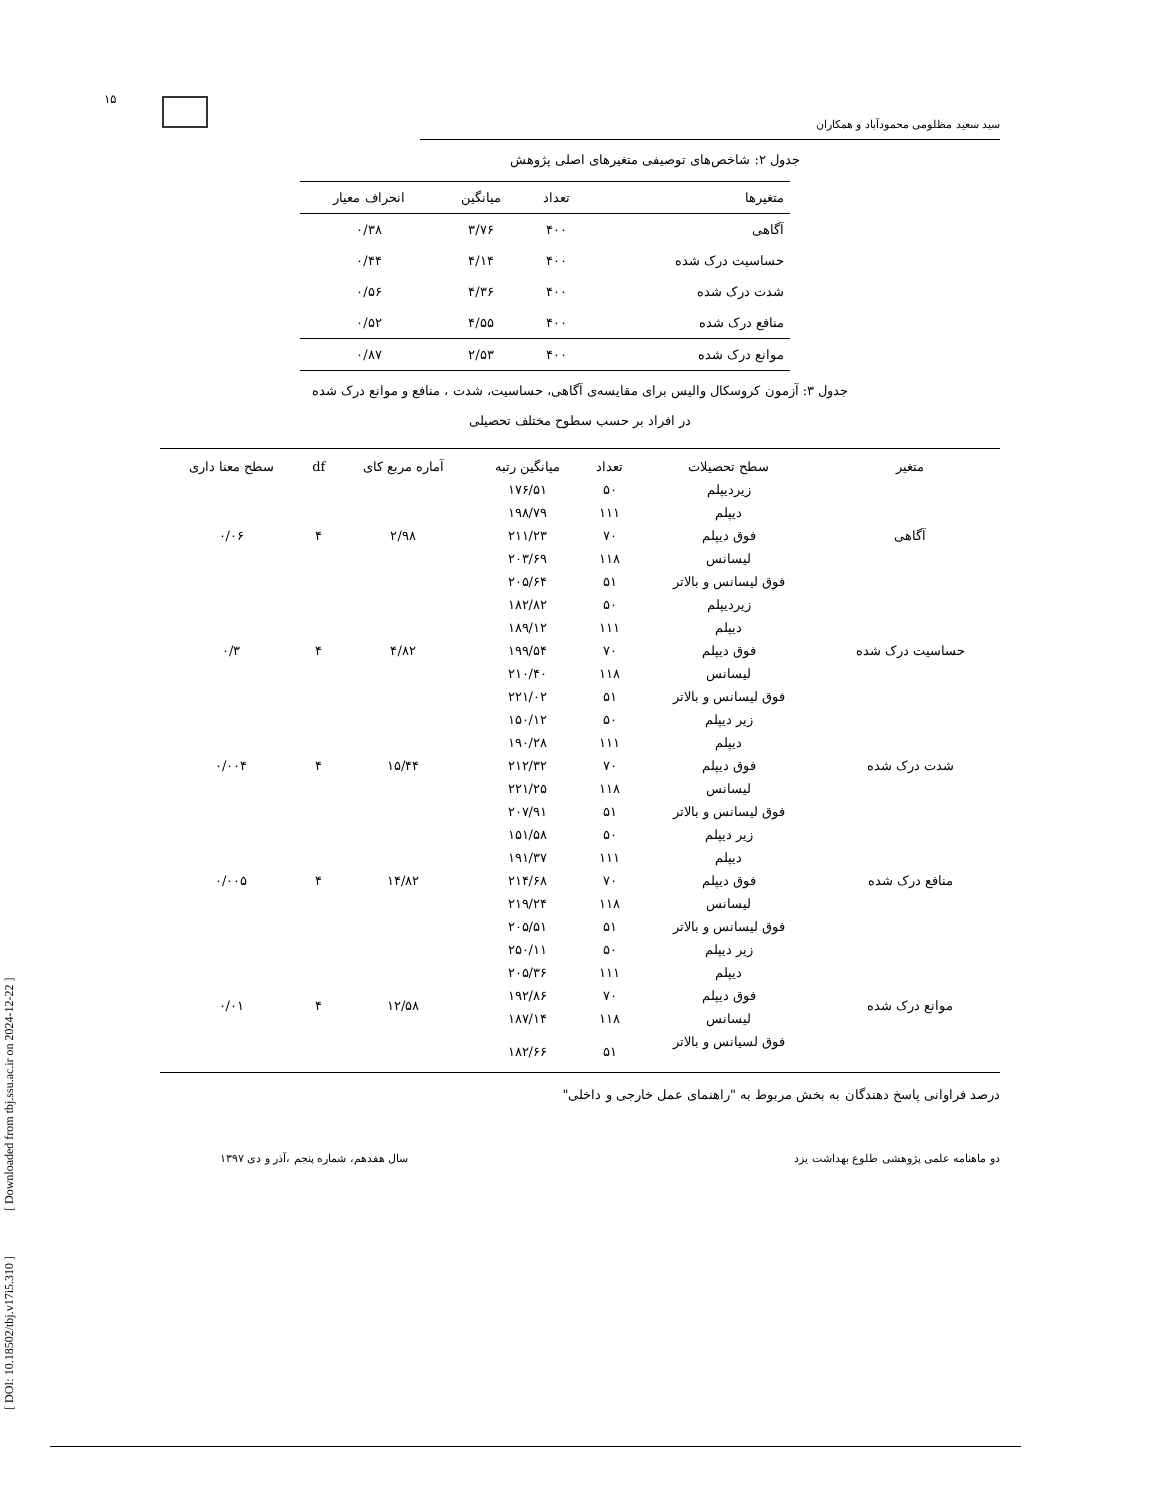۱۵
[ DOI: 10.18502/tbj.v17i5.310 ] [ Downloaded from tbj.ssu.ac.ir on 2024-12-22 ]
سید سعید مظلومی محمودآباد و همکاران
جدول ۲: شاخص‌های توصیفی متغیرهای اصلی پژوهش
| متغیرها | تعداد | میانگین | انحراف معیار |
| --- | --- | --- | --- |
| آگاهی | ۴۰۰ | ۳/۷۶ | ۰/۳۸ |
| حساسیت درک شده | ۴۰۰ | ۴/۱۴ | ۰/۴۴ |
| شدت درک شده | ۴۰۰ | ۴/۳۶ | ۰/۵۶ |
| منافع درک شده | ۴۰۰ | ۴/۵۵ | ۰/۵۲ |
| موانع درک شده | ۴۰۰ | ۲/۵۳ | ۰/۸۷ |
جدول ۳: آزمون کروسکال والیس برای مقایسه‌ی آگاهی، حساسیت، شدت ، منافع و موانع درک شده
در افراد بر حسب سطوح مختلف تحصیلی
| متغیر | سطح تحصیلات | تعداد | میانگین رتبه | آماره مربع کای | df | سطح معنا داری |
| --- | --- | --- | --- | --- | --- | --- |
| آگاهی | زیردیپلم | ۵۰ | ۱۷۶/۵۱ | ۲/۹۸ | ۴ | ۰/۰۶ |
| | دیپلم | ۱۱۱ | ۱۹۸/۷۹ | | | |
| | فوق دیپلم | ۷۰ | ۲۱۱/۲۳ | | | |
| | لیسانس | ۱۱۸ | ۲۰۳/۶۹ | | | |
| | فوق لیسانس و بالاتر | ۵۱ | ۲۰۵/۶۴ | | | |
| حساسیت درک شده | زیردیپلم | ۵۰ | ۱۸۲/۸۲ | ۴/۸۲ | ۴ | ۰/۳ |
| | دیپلم | ۱۱۱ | ۱۸۹/۱۲ | | | |
| | فوق دیپلم | ۷۰ | ۱۹۹/۵۴ | | | |
| | لیسانس | ۱۱۸ | ۲۱۰/۴۰ | | | |
| | فوق لیسانس و بالاتر | ۵۱ | ۲۲۱/۰۲ | | | |
| شدت درک شده | زیر دیپلم | ۵۰ | ۱۵۰/۱۲ | ۱۵/۴۴ | ۴ | ۰/۰۰۴ |
| | دیپلم | ۱۱۱ | ۱۹۰/۲۸ | | | |
| | فوق دیپلم | ۷۰ | ۲۱۲/۳۲ | | | |
| | لیسانس | ۱۱۸ | ۲۲۱/۲۵ | | | |
| | فوق لیسانس و بالاتر | ۵۱ | ۲۰۷/۹۱ | | | |
| منافع درک شده | زیر دیپلم | ۵۰ | ۱۵۱/۵۸ | ۱۴/۸۲ | ۴ | ۰/۰۰۵ |
| | دیپلم | ۱۱۱ | ۱۹۱/۳۷ | | | |
| | فوق دیپلم | ۷۰ | ۲۱۴/۶۸ | | | |
| | لیسانس | ۱۱۸ | ۲۱۹/۲۴ | | | |
| | فوق لیسانس و بالاتر | ۵۱ | ۲۰۵/۵۱ | | | |
| موانع درک شده | زیر دیپلم | ۵۰ | ۲۵۰/۱۱ | ۱۲/۵۸ | ۴ | ۰/۰۱ |
| | دیپلم | ۱۱۱ | ۲۰۵/۳۶ | | | |
| | فوق دیپلم | ۷۰ | ۱۹۲/۸۶ | | | |
| | لیسانس | ۱۱۸ | ۱۸۷/۱۴ | | | |
| | فوق لسیانس و بالاتر | ۵۱ | ۱۸۲/۶۶ | | | |
درصد فراوانی پاسخ دهندگان به بخش مربوط به "راهنمای عمل خارجی و داخلی"
دو ماهنامه علمی پژوهشی طلوع بهداشت یزد سال هفدهم، شماره پنجم ،آذر و دی ۱۳۹۷